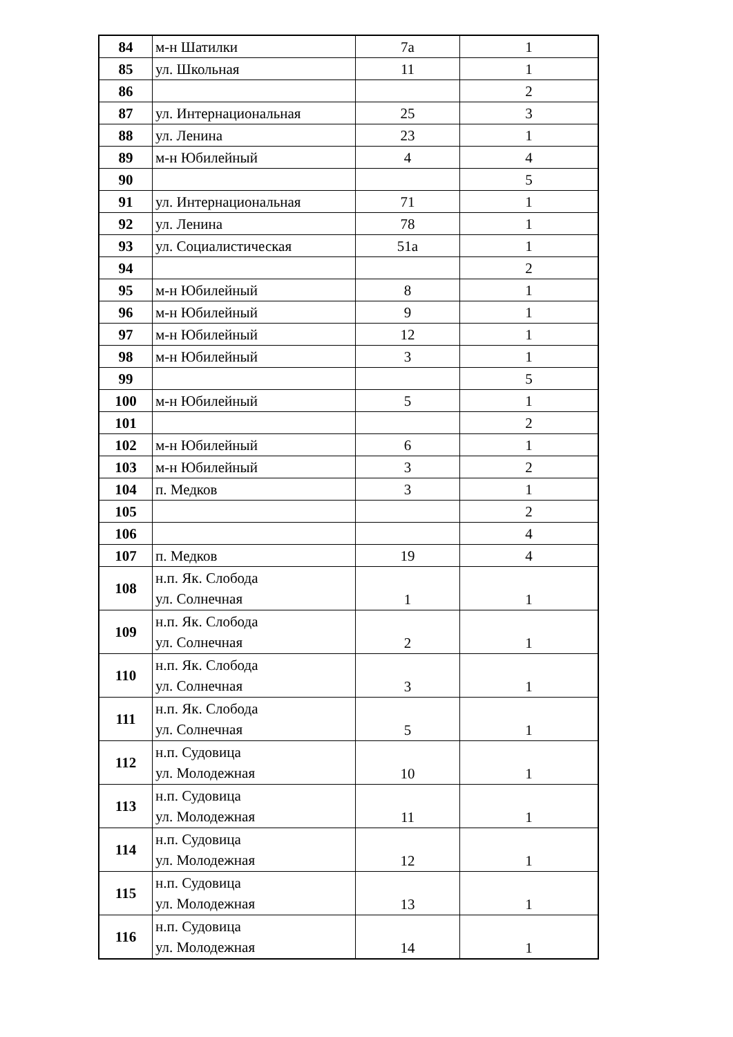| 84 | м-н Шатилки | 7а | 1 |
| 85 | ул. Школьная | 11 | 1 |
| 86 | | | 2 |
| 87 | ул. Интернациональная | 25 | 3 |
| 88 | ул. Ленина | 23 | 1 |
| 89 | м-н Юбилейный | 4 | 4 |
| 90 | | | 5 |
| 91 | ул. Интернациональная | 71 | 1 |
| 92 | ул. Ленина | 78 | 1 |
| 93 | ул. Социалистическая | 51а | 1 |
| 94 | | | 2 |
| 95 | м-н Юбилейный | 8 | 1 |
| 96 | м-н Юбилейный | 9 | 1 |
| 97 | м-н Юбилейный | 12 | 1 |
| 98 | м-н Юбилейный | 3 | 1 |
| 99 | | | 5 |
| 100 | м-н Юбилейный | 5 | 1 |
| 101 | | | 2 |
| 102 | м-н Юбилейный | 6 | 1 |
| 103 | м-н Юбилейный | 3 | 2 |
| 104 | п. Медков | 3 | 1 |
| 105 | | | 2 |
| 106 | | | 4 |
| 107 | п. Медков | 19 | 4 |
| 108 | н.п. Як. Слобода ул. Солнечная | 1 | 1 |
| 109 | н.п. Як. Слобода ул. Солнечная | 2 | 1 |
| 110 | н.п. Як. Слобода ул. Солнечная | 3 | 1 |
| 111 | н.п. Як. Слобода ул. Солнечная | 5 | 1 |
| 112 | н.п. Судовица ул. Молодежная | 10 | 1 |
| 113 | н.п. Судовица ул. Молодежная | 11 | 1 |
| 114 | н.п. Судовица ул. Молодежная | 12 | 1 |
| 115 | н.п. Судовица ул. Молодежная | 13 | 1 |
| 116 | н.п. Судовица ул. Молодежная | 14 | 1 |